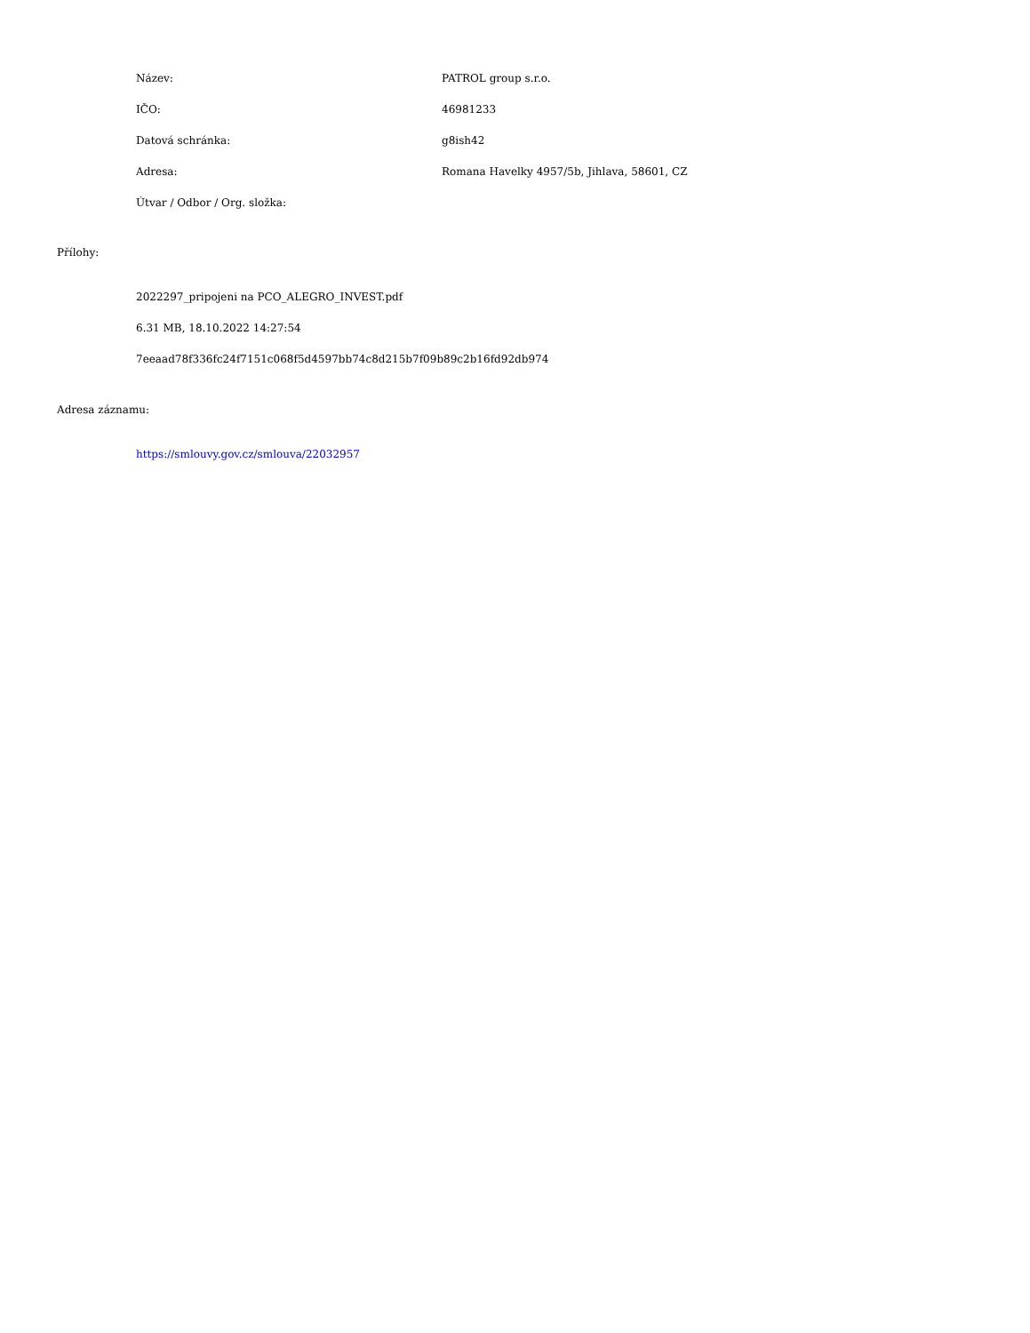Název: PATROL group s.r.o.
IČO: 46981233
Datová schránka: g8ish42
Adresa: Romana Havelky 4957/5b, Jihlava, 58601, CZ
Útvar / Odbor / Org. složka:
Přílohy:
2022297_pripojeni na PCO_ALEGRO_INVEST.pdf
6.31 MB, 18.10.2022 14:27:54
7eeaad78f336fc24f7151c068f5d4597bb74c8d215b7f09b89c2b16fd92db974
Adresa záznamu:
https://smlouvy.gov.cz/smlouva/22032957